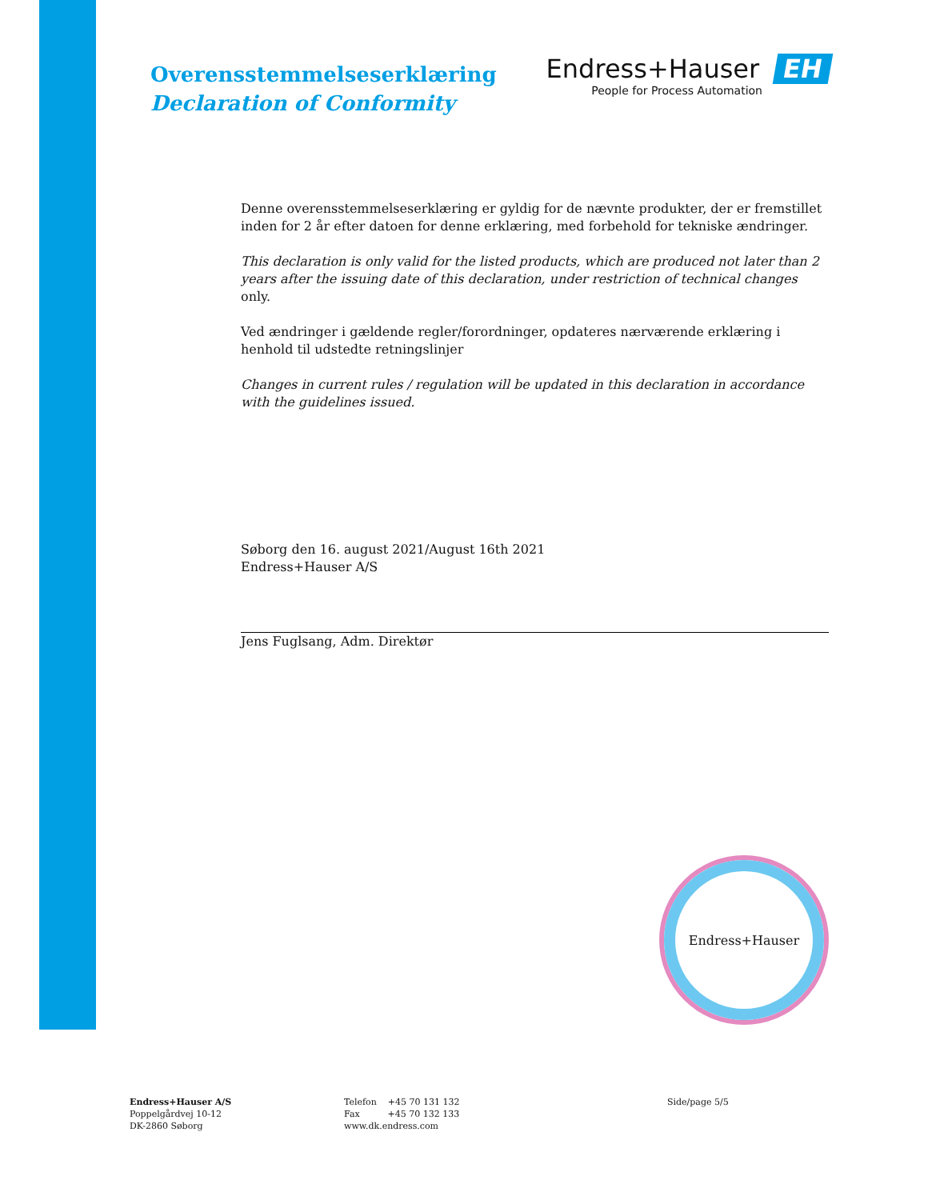Overensstemmelseserklæring
Declaration of Conformity
Endress+Hauser EH
People for Process Automation
Denne overensstemmelseserklæring er gyldig for de nævnte produkter, der er fremstillet inden for 2 år efter datoen for denne erklæring, med forbehold for tekniske ændringer.
This declaration is only valid for the listed products, which are produced not later than 2 years after the issuing date of this declaration, under restriction of technical changes only.
Ved ændringer i gældende regler/forordninger, opdateres nærværende erklæring i henhold til udstedte retningslinjer
Changes in current rules / regulation will be updated in this declaration in accordance with the guidelines issued.
Søborg den 16. august 2021/August 16th 2021
Endress+Hauser A/S
Jens Fuglsang, Adm. Direktør
Endress+Hauser
Endress+Hauser A/S
Poppelgårdvej 10-12
DK-2860 Søborg
Telefon +45 70 131 132
Fax +45 70 132 133
www.dk.endress.com
Side/page 5/5